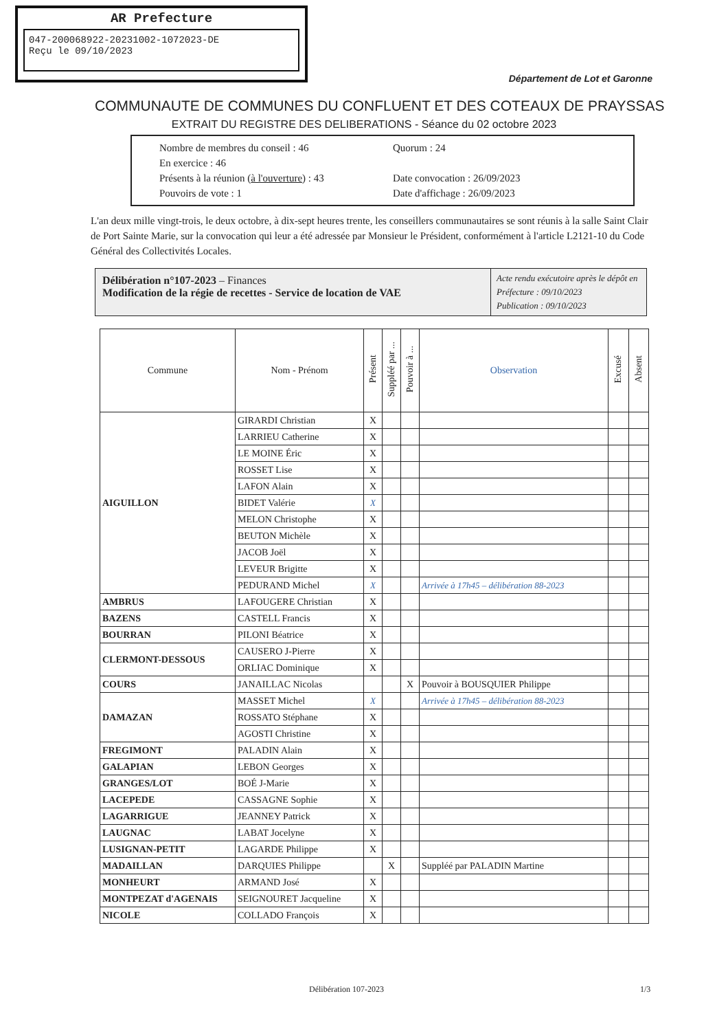AR Prefecture
047-200068922-20231002-1072023-DE
Reçu le 09/10/2023
Département de Lot et Garonne
COMMUNAUTE DE COMMUNES DU CONFLUENT ET DES COTEAUX DE PRAYSSAS
EXTRAIT DU REGISTRE DES DELIBERATIONS - Séance du 02 octobre 2023
Nombre de membres du conseil : 46 Quorum : 24 En exercice : 46 Présents à la réunion (à l'ouverture) : 43 Date convocation : 26/09/2023 Pouvoirs de vote : 1 Date d'affichage : 26/09/2023
L'an deux mille vingt-trois, le deux octobre, à dix-sept heures trente, les conseillers communautaires se sont réunis à la salle Saint Clair de Port Sainte Marie, sur la convocation qui leur a été adressée par Monsieur le Président, conformément à l'article L2121-10 du Code Général des Collectivités Locales.
Délibération n°107-2023 – Finances
Modification de la régie de recettes - Service de location de VAE
Acte rendu exécutoire après le dépôt en Préfecture : 09/10/2023
Publication : 09/10/2023
| Commune | Nom - Prénom | Présent | Suppléé par ... | Pouvoir à ... | Observation | Excusé | Absent |
| --- | --- | --- | --- | --- | --- | --- | --- |
| AIGUILLON | GIRARDI Christian | X | | | | | |
| | LARRIEU Catherine | X | | | | | |
| | LE MOINE Éric | X | | | | | |
| | ROSSET Lise | X | | | | | |
| | LAFON Alain | X | | | | | |
| | BIDET Valérie | X | | | | | |
| | MELON Christophe | X | | | | | |
| | BEUTON Michèle | X | | | | | |
| | JACOB Joël | X | | | | | |
| | LEVEUR Brigitte | X | | | | | |
| | PEDURAND Michel | X | | | Arrivée à 17h45 – délibération 88-2023 | | |
| AMBRUS | LAFOUGERE Christian | X | | | | | |
| BAZENS | CASTELL Francis | X | | | | | |
| BOURRAN | PILONI Béatrice | X | | | | | |
| CLERMONT-DESSOUS | CAUSERO J-Pierre | X | | | | | |
| | ORLIAC Dominique | X | | | | | |
| COURS | JANAILLAC Nicolas | | | X | Pouvoir à BOUSQUIER Philippe | | |
| DAMAZAN | MASSET Michel | X | | | Arrivée à 17h45 – délibération 88-2023 | | |
| | ROSSATO Stéphane | X | | | | | |
| | AGOSTI Christine | X | | | | | |
| FREGIMONT | PALADIN Alain | X | | | | | |
| GALAPIAN | LEBON Georges | X | | | | | |
| GRANGES/LOT | BOÉ J-Marie | X | | | | | |
| LACEPEDE | CASSAGNE Sophie | X | | | | | |
| LAGARRIGUE | JEANNEY Patrick | X | | | | | |
| LAUGNAC | LABAT Jocelyne | X | | | | | |
| LUSIGNAN-PETIT | LAGARDE Philippe | X | | | | | |
| MADAILLAN | DARQUIES Philippe | | X | | Suppléé par PALADIN Martine | | |
| MONHEURT | ARMAND José | X | | | | | |
| MONTPEZAT d'AGENAIS | SEIGNOURET Jacqueline | X | | | | | |
| NICOLE | COLLADO François | X | | | | | |
Délibération 107-2023 1/3